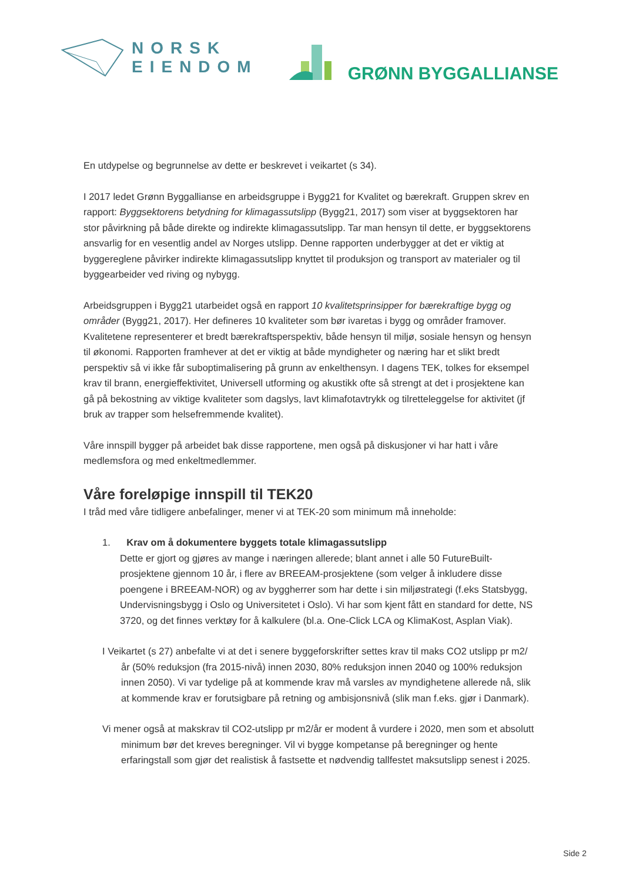NORSK
EIENDOM
GRØNN BYGGALLIANSE
En utdypelse og begrunnelse av dette er beskrevet i veikartet (s 34).
I 2017 ledet Grønn Byggallianse en arbeidsgruppe i Bygg21 for Kvalitet og bærekraft. Gruppen skrev en rapport: Byggsektorens betydning for klimagassutslipp (Bygg21, 2017) som viser at byggsektoren har stor påvirkning på både direkte og indirekte klimagassutslipp. Tar man hensyn til dette, er byggsektorens ansvarlig for en vesentlig andel av Norges utslipp. Denne rapporten underbygger at det er viktig at byggereglene påvirker indirekte klimagassutslipp knyttet til produksjon og transport av materialer og til byggearbeider ved riving og nybygg.
Arbeidsgruppen i Bygg21 utarbeidet også en rapport 10 kvalitetsprinsipper for bærekraftige bygg og områder (Bygg21, 2017). Her defineres 10 kvaliteter som bør ivaretas i bygg og områder framover. Kvalitetene representerer et bredt bærekraftsperspektiv, både hensyn til miljø, sosiale hensyn og hensyn til økonomi. Rapporten framhever at det er viktig at både myndigheter og næring har et slikt bredt perspektiv så vi ikke får suboptimalisering på grunn av enkelthensyn. I dagens TEK, tolkes for eksempel krav til brann, energieffektivitet, Universell utforming og akustikk ofte så strengt at det i prosjektene kan gå på bekostning av viktige kvaliteter som dagslys, lavt klimafotavtrykk og tilretteleggelse for aktivitet (jf bruk av trapper som helsefremmende kvalitet).
Våre innspill bygger på arbeidet bak disse rapportene, men også på diskusjoner vi har hatt i våre medlemsfora og med enkeltmedlemmer.
Våre foreløpige innspill til TEK20
I tråd med våre tidligere anbefalinger, mener vi at TEK-20 som minimum må inneholde:
1. Krav om å dokumentere byggets totale klimagassutslipp
Dette er gjort og gjøres av mange i næringen allerede; blant annet i alle 50 FutureBuilt-prosjektene gjennom 10 år, i flere av BREEAM-prosjektene (som velger å inkludere disse poengene i BREEAM-NOR) og av byggherrer som har dette i sin miljøstrategi (f.eks Statsbygg, Undervisningsbygg i Oslo og Universitetet i Oslo). Vi har som kjent fått en standard for dette, NS 3720, og det finnes verktøy for å kalkulere (bl.a. One-Click LCA og KlimaKost, Asplan Viak).
I Veikartet (s 27) anbefalte vi at det i senere byggeforskrifter settes krav til maks CO2 utslipp pr m2/år (50% reduksjon (fra 2015-nivå) innen 2030, 80% reduksjon innen 2040 og 100% reduksjon innen 2050). Vi var tydelige på at kommende krav må varsles av myndighetene allerede nå, slik at kommende krav er forutsigbare på retning og ambisjonsnivå (slik man f.eks. gjør i Danmark).
Vi mener også at makskrav til CO2-utslipp pr m2/år er modent å vurdere i 2020, men som et absolutt minimum bør det kreves beregninger. Vil vi bygge kompetanse på beregninger og hente erfaringstall som gjør det realistisk å fastsette et nødvendig tallfestet maksutslipp senest i 2025.
Side 2